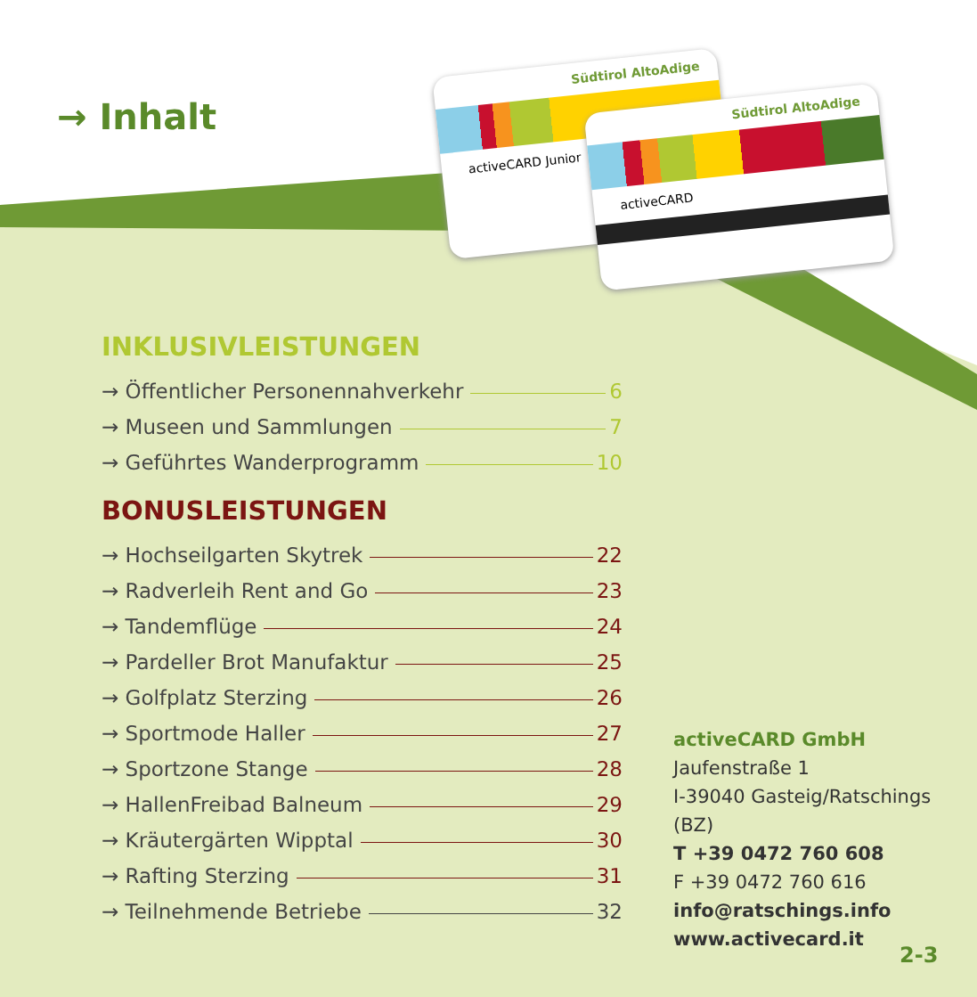→ Inhalt
Südtirol AltoAdige
activeCARD Junior
Südtirol AltoAdige
activeCARD
INKLUSIVLEISTUNGEN
→ Öffentlicher Personennahverkehr 6
→ Museen und Sammlungen 7
→ Geführtes Wanderprogramm 10
BONUSLEISTUNGEN
→ Hochseilgarten Skytrek 22
→ Radverleih Rent and Go 23
→ Tandemflüge 24
→ Pardeller Brot Manufaktur 25
→ Golfplatz Sterzing 26
→ Sportmode Haller 27
→ Sportzone Stange 28
→ HallenFreibad Balneum 29
→ Kräutergärten Wipptal 30
→ Rafting Sterzing 31
→ Teilnehmende Betriebe 32
activeCARD GmbH
Jaufenstraße 1
I-39040 Gasteig/Ratschings (BZ)
T +39 0472 760 608
F +39 0472 760 616
info@ratschings.info
www.activecard.it
2-3